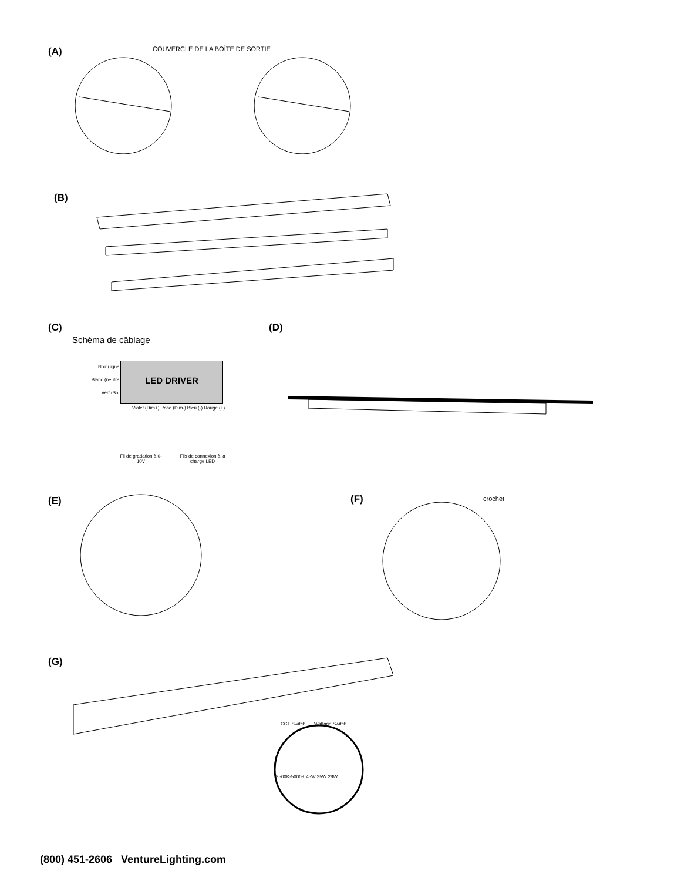(A)
COUVERCLE DE LA BOÎTE DE SORTIE
(B)
(C) (D)
Schéma de câblage
Noir (ligne)
Blanc (neutre)
Vert (Sol)
LED DRIVER
Violet (Dim+) Rose (Dim-) Bleu (-) Rouge (+)
Fil de gradation à 0-10V
Fils de connexion à la charge LED
(E) (F) crochet
(G)
CCT Switch Wattage Switch
3500K-5000K 45W 35W 28W
(800) 451-2606 VentureLighting.com